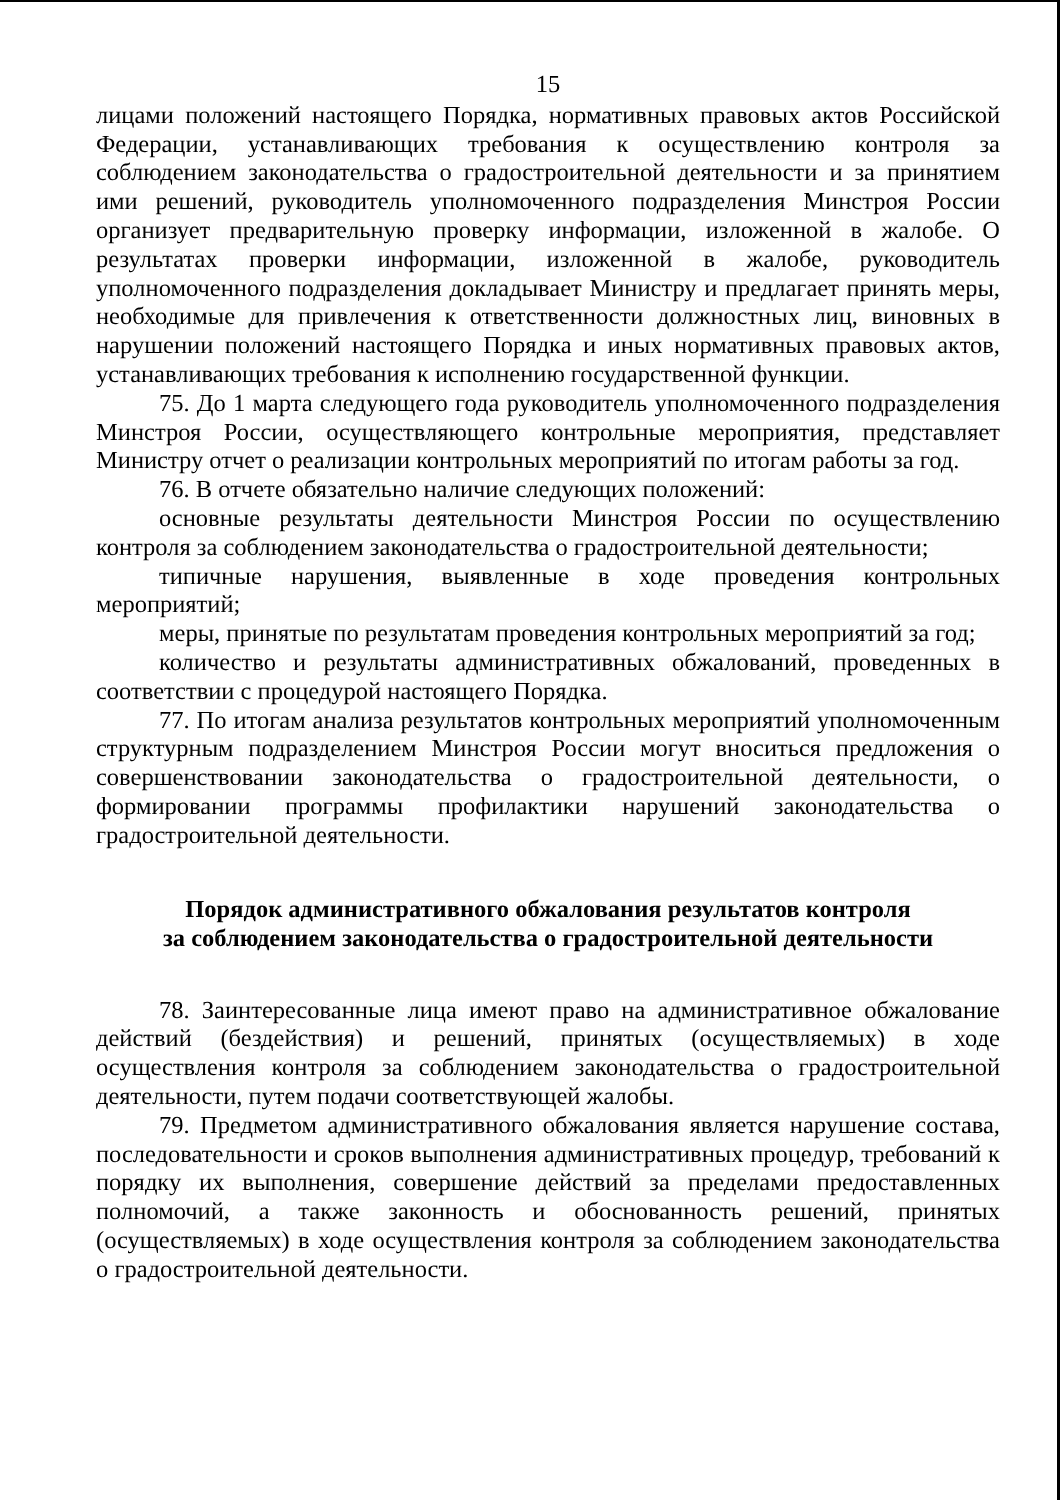15
лицами положений настоящего Порядка, нормативных правовых актов Российской Федерации, устанавливающих требования к осуществлению контроля за соблюдением законодательства о градостроительной деятельности и за принятием ими решений, руководитель уполномоченного подразделения Минстроя России организует предварительную проверку информации, изложенной в жалобе. О результатах проверки информации, изложенной в жалобе, руководитель уполномоченного подразделения докладывает Министру и предлагает принять меры, необходимые для привлечения к ответственности должностных лиц, виновных в нарушении положений настоящего Порядка и иных нормативных правовых актов, устанавливающих требования к исполнению государственной функции.
75. До 1 марта следующего года руководитель уполномоченного подразделения Минстроя России, осуществляющего контрольные мероприятия, представляет Министру отчет о реализации контрольных мероприятий по итогам работы за год.
76. В отчете обязательно наличие следующих положений:
основные результаты деятельности Минстроя России по осуществлению контроля за соблюдением законодательства о градостроительной деятельности;
типичные нарушения, выявленные в ходе проведения контрольных мероприятий;
меры, принятые по результатам проведения контрольных мероприятий за год;
количество и результаты административных обжалований, проведенных в соответствии с процедурой настоящего Порядка.
77. По итогам анализа результатов контрольных мероприятий уполномоченным структурным подразделением Минстроя России могут вноситься предложения о совершенствовании законодательства о градостроительной деятельности, о формировании программы профилактики нарушений законодательства о градостроительной деятельности.
Порядок административного обжалования результатов контроля
за соблюдением законодательства о градостроительной деятельности
78. Заинтересованные лица имеют право на административное обжалование действий (бездействия) и решений, принятых (осуществляемых) в ходе осуществления контроля за соблюдением законодательства о градостроительной деятельности, путем подачи соответствующей жалобы.
79. Предметом административного обжалования является нарушение состава, последовательности и сроков выполнения административных процедур, требований к порядку их выполнения, совершение действий за пределами предоставленных полномочий, а также законность и обоснованность решений, принятых (осуществляемых) в ходе осуществления контроля за соблюдением законодательства о градостроительной деятельности.